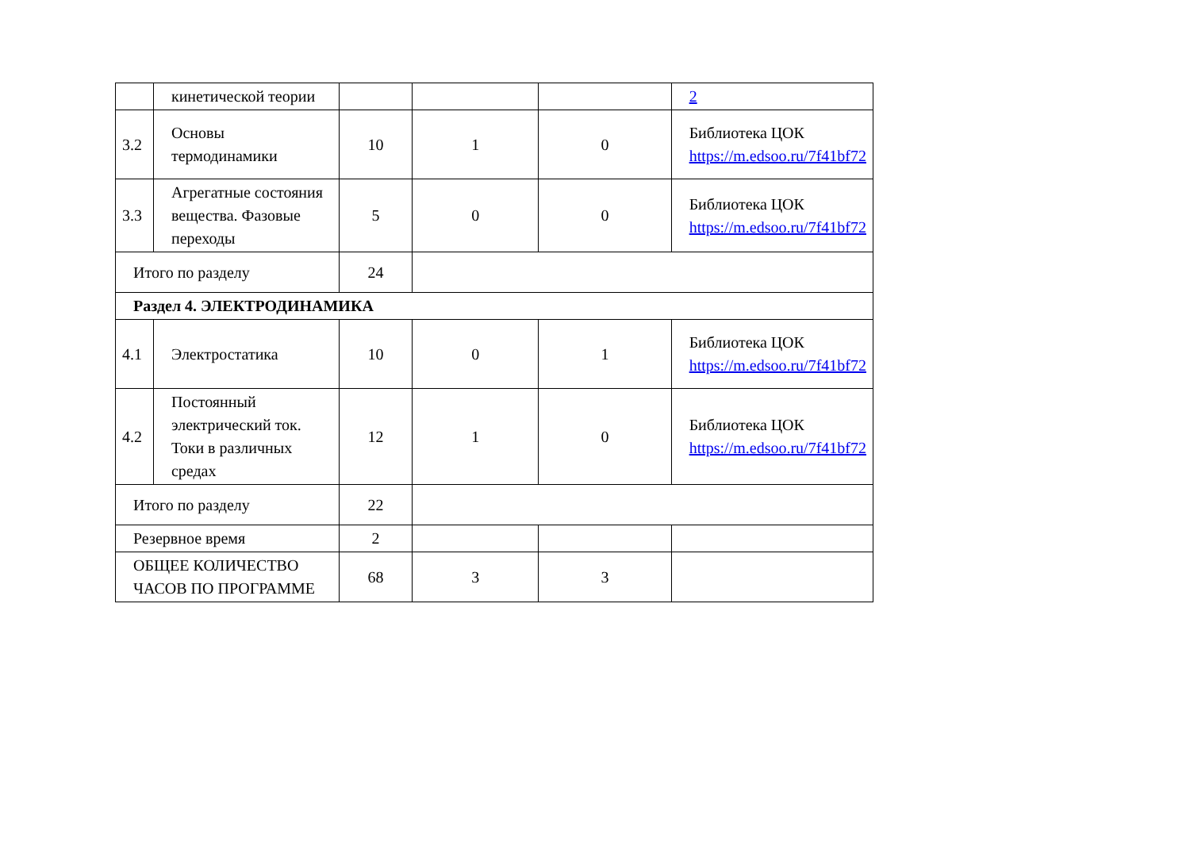| | кинетической теории | | | | 2 |
| 3.2 | Основы термодинамики | 10 | 1 | 0 | Библиотека ЦОК https://m.edsoo.ru/7f41bf72 |
| 3.3 | Агрегатные состояния вещества. Фазовые переходы | 5 | 0 | 0 | Библиотека ЦОК https://m.edsoo.ru/7f41bf72 |
| Итого по разделу | | 24 | | | |
| Раздел 4. ЭЛЕКТРОДИНАМИКА | | | | | |
| 4.1 | Электростатика | 10 | 0 | 1 | Библиотека ЦОК https://m.edsoo.ru/7f41bf72 |
| 4.2 | Постоянный электрический ток. Токи в различных средах | 12 | 1 | 0 | Библиотека ЦОК https://m.edsoo.ru/7f41bf72 |
| Итого по разделу | | 22 | | | |
| Резервное время | | 2 | | | |
| ОБЩЕЕ КОЛИЧЕСТВО ЧАСОВ ПО ПРОГРАММЕ | | 68 | 3 | 3 | |